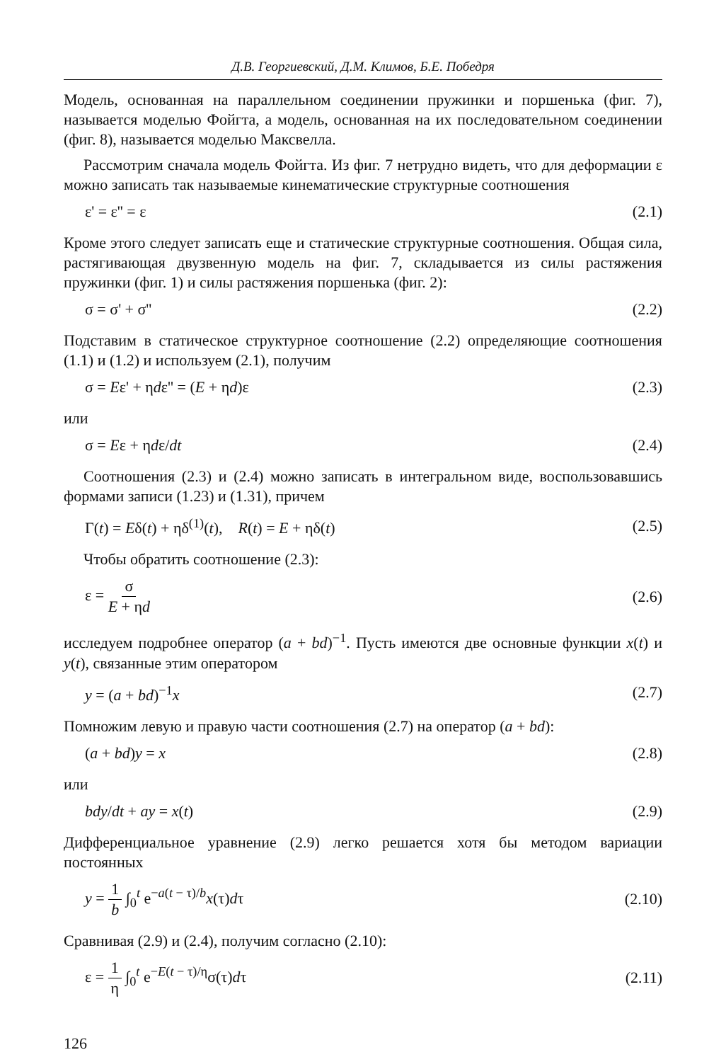Д.В. Георгиевский, Д.М. Климов, Б.Е. Победря
Модель, основанная на параллельном соединении пружинки и поршенька (фиг. 7), называется моделью Фойгта, а модель, основанная на их последовательном соединении (фиг. 8), называется моделью Максвелла.
Рассмотрим сначала модель Фойгта. Из фиг. 7 нетрудно видеть, что для деформации ε можно записать так называемые кинематические структурные соотношения
ε' = ε'' = ε (2.1)
Кроме этого следует записать еще и статические структурные соотношения. Общая сила, растягивающая двузвенную модель на фиг. 7, складывается из силы растяжения пружинки (фиг. 1) и силы растяжения поршенька (фиг. 2):
σ = σ' + σ'' (2.2)
Подставим в статическое структурное соотношение (2.2) определяющие соотношения (1.1) и (1.2) и используем (2.1), получим
σ = Eε' + ηdε'' = (E + ηd)ε (2.3)
или
σ = Eε + ηdε/dt (2.4)
Соотношения (2.3) и (2.4) можно записать в интегральном виде, воспользовавшись формами записи (1.23) и (1.31), причем
Γ(t) = Eδ(t) + ηδ<sup>(1)</sup>(t), R(t) = E + ηδ(t) (2.5)
Чтобы обратить соотношение (2.3):
ε = σ E + ηd (2.6)
исследуем подробнее оператор (a + bd)<sup>−1</sup>. Пусть имеются две основные функции x(t) и y(t), связанные этим оператором
y = (a + bd)<sup>−1</sup>x (2.7)
Помножим левую и правую части соотношения (2.7) на оператор (a + bd):
(a + bd)y = x (2.8)
или
bdy/dt + ay = x(t) (2.9)
Дифференциальное уравнение (2.9) легко решается хотя бы методом вариации постоянных
y = 1 b ∫<sub>0</sub><sup>t</sup> e<sup>−a(t − τ)/b</sup>x(τ)dτ (2.10)
Сравнивая (2.9) и (2.4), получим согласно (2.10):
ε = 1 η ∫<sub>0</sub><sup>t</sup> e<sup>−E(t − τ)/η</sup>σ(τ)dτ (2.11)
126